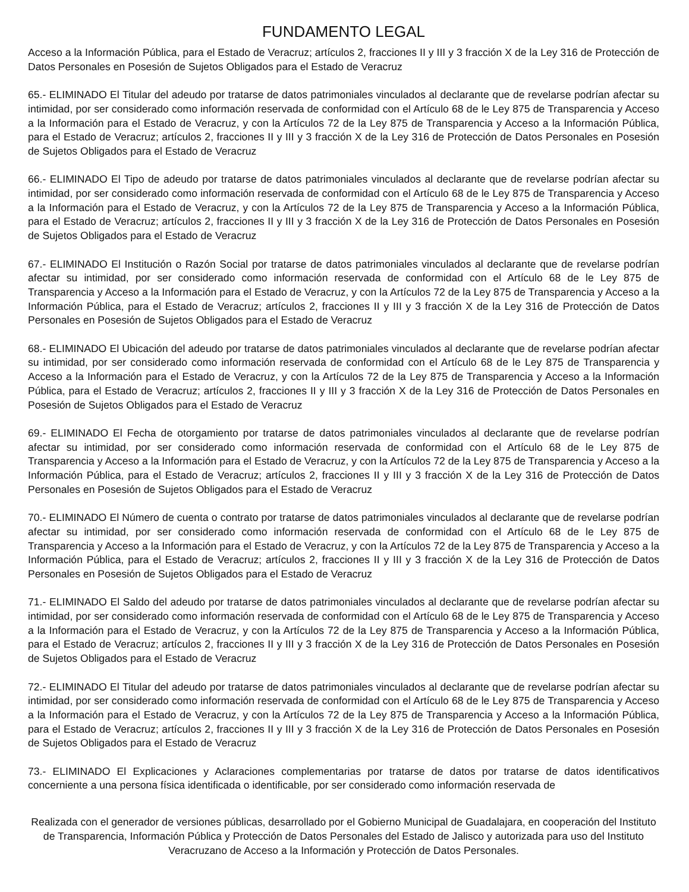FUNDAMENTO LEGAL
Acceso a la Información Pública, para el Estado de Veracruz; artículos 2, fracciones II y III y 3 fracción X de la Ley 316 de Protección de Datos Personales en Posesión de Sujetos Obligados para el Estado de Veracruz
65.- ELIMINADO El Titular del adeudo por tratarse de datos patrimoniales vinculados al declarante que de revelarse podrían afectar su intimidad, por ser considerado como información reservada de conformidad con el Artículo 68 de le Ley 875 de Transparencia y Acceso a la Información para el Estado de Veracruz, y con la Artículos 72 de la Ley 875 de Transparencia y Acceso a la Información Pública, para el Estado de Veracruz; artículos 2, fracciones II y III y 3 fracción X de la Ley 316 de Protección de Datos Personales en Posesión de Sujetos Obligados para el Estado de Veracruz
66.- ELIMINADO El Tipo de adeudo por tratarse de datos patrimoniales vinculados al declarante que de revelarse podrían afectar su intimidad, por ser considerado como información reservada de conformidad con el Artículo 68 de le Ley 875 de Transparencia y Acceso a la Información para el Estado de Veracruz, y con la Artículos 72 de la Ley 875 de Transparencia y Acceso a la Información Pública, para el Estado de Veracruz; artículos 2, fracciones II y III y 3 fracción X de la Ley 316 de Protección de Datos Personales en Posesión de Sujetos Obligados para el Estado de Veracruz
67.- ELIMINADO El Institución o Razón Social por tratarse de datos patrimoniales vinculados al declarante que de revelarse podrían afectar su intimidad, por ser considerado como información reservada de conformidad con el Artículo 68 de le Ley 875 de Transparencia y Acceso a la Información para el Estado de Veracruz, y con la Artículos 72 de la Ley 875 de Transparencia y Acceso a la Información Pública, para el Estado de Veracruz; artículos 2, fracciones II y III y 3 fracción X de la Ley 316 de Protección de Datos Personales en Posesión de Sujetos Obligados para el Estado de Veracruz
68.- ELIMINADO El Ubicación del adeudo por tratarse de datos patrimoniales vinculados al declarante que de revelarse podrían afectar su intimidad, por ser considerado como información reservada de conformidad con el Artículo 68 de le Ley 875 de Transparencia y Acceso a la Información para el Estado de Veracruz, y con la Artículos 72 de la Ley 875 de Transparencia y Acceso a la Información Pública, para el Estado de Veracruz; artículos 2, fracciones II y III y 3 fracción X de la Ley 316 de Protección de Datos Personales en Posesión de Sujetos Obligados para el Estado de Veracruz
69.- ELIMINADO El Fecha de otorgamiento por tratarse de datos patrimoniales vinculados al declarante que de revelarse podrían afectar su intimidad, por ser considerado como información reservada de conformidad con el Artículo 68 de le Ley 875 de Transparencia y Acceso a la Información para el Estado de Veracruz, y con la Artículos 72 de la Ley 875 de Transparencia y Acceso a la Información Pública, para el Estado de Veracruz; artículos 2, fracciones II y III y 3 fracción X de la Ley 316 de Protección de Datos Personales en Posesión de Sujetos Obligados para el Estado de Veracruz
70.- ELIMINADO El Número de cuenta o contrato por tratarse de datos patrimoniales vinculados al declarante que de revelarse podrían afectar su intimidad, por ser considerado como información reservada de conformidad con el Artículo 68 de le Ley 875 de Transparencia y Acceso a la Información para el Estado de Veracruz, y con la Artículos 72 de la Ley 875 de Transparencia y Acceso a la Información Pública, para el Estado de Veracruz; artículos 2, fracciones II y III y 3 fracción X de la Ley 316 de Protección de Datos Personales en Posesión de Sujetos Obligados para el Estado de Veracruz
71.- ELIMINADO El Saldo del adeudo por tratarse de datos patrimoniales vinculados al declarante que de revelarse podrían afectar su intimidad, por ser considerado como información reservada de conformidad con el Artículo 68 de le Ley 875 de Transparencia y Acceso a la Información para el Estado de Veracruz, y con la Artículos 72 de la Ley 875 de Transparencia y Acceso a la Información Pública, para el Estado de Veracruz; artículos 2, fracciones II y III y 3 fracción X de la Ley 316 de Protección de Datos Personales en Posesión de Sujetos Obligados para el Estado de Veracruz
72.- ELIMINADO El Titular del adeudo por tratarse de datos patrimoniales vinculados al declarante que de revelarse podrían afectar su intimidad, por ser considerado como información reservada de conformidad con el Artículo 68 de le Ley 875 de Transparencia y Acceso a la Información para el Estado de Veracruz, y con la Artículos 72 de la Ley 875 de Transparencia y Acceso a la Información Pública, para el Estado de Veracruz; artículos 2, fracciones II y III y 3 fracción X de la Ley 316 de Protección de Datos Personales en Posesión de Sujetos Obligados para el Estado de Veracruz
73.- ELIMINADO El Explicaciones y Aclaraciones complementarias por tratarse de datos por tratarse de datos identificativos concerniente a una persona física identificada o identificable, por ser considerado como información reservada de
Realizada con el generador de versiones públicas, desarrollado por el Gobierno Municipal de Guadalajara, en cooperación del Instituto de Transparencia, Información Pública y Protección de Datos Personales del Estado de Jalisco y autorizada para uso del Instituto Veracruzano de Acceso a la Información y Protección de Datos Personales.